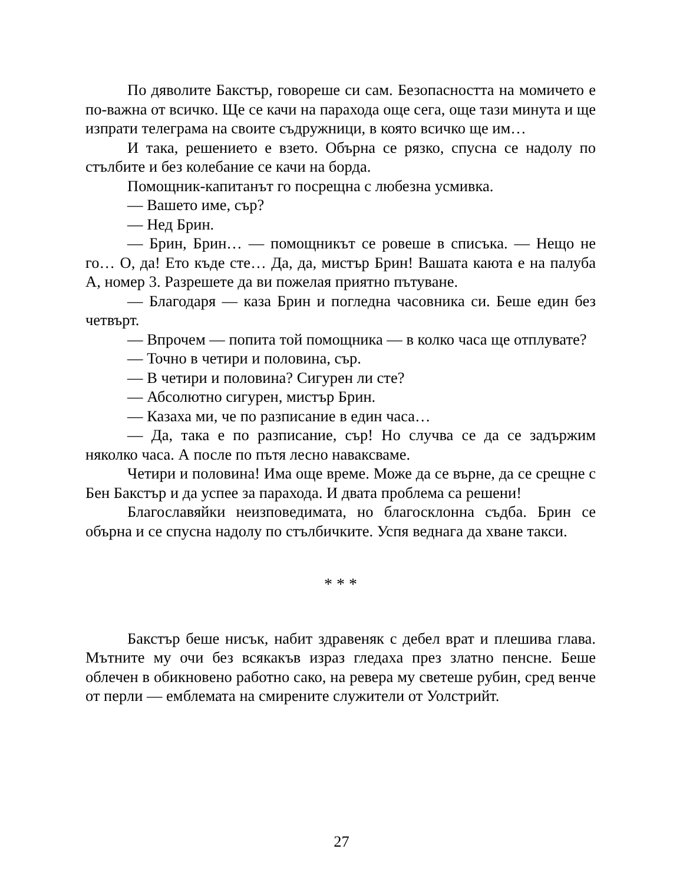По дяволите Бакстър, говореше си сам. Безопасността на момичето е по-важна от всичко. Ще се качи на парахода още сега, още тази минута и ще изпрати телеграма на своите съдружници, в която всичко ще им…
И така, решението е взето. Обърна се рязко, спусна се надолу по стълбите и без колебание се качи на борда.
Помощник-капитанът го посрещна с любезна усмивка.
— Вашето име, сър?
— Нед Брин.
— Брин, Брин… — помощникът се ровеше в списъка. — Нещо не го… О, да! Ето къде сте… Да, да, мистър Брин! Вашата каюта е на палуба А, номер 3. Разрешете да ви пожелая приятно пътуване.
— Благодаря — каза Брин и погледна часовника си. Беше един без четвърт.
— Впрочем — попита той помощника — в колко часа ще отплувате?
— Точно в четири и половина, сър.
— В четири и половина? Сигурен ли сте?
— Абсолютно сигурен, мистър Брин.
— Казаха ми, че по разписание в един часа…
— Да, така е по разписание, сър! Но случва се да се задържим няколко часа. А после по пътя лесно наваксваме.
Четири и половина! Има още време. Може да се върне, да се срещне с Бен Бакстър и да успее за парахода. И двата проблема са решени!
Благославяйки неизповедимата, но благосклонна съдба. Брин се обърна и се спусна надолу по стълбичките. Успя веднага да хване такси.
* * *
Бакстър беше нисък, набит здравеняк с дебел врат и плешива глава. Мътните му очи без всякакъв израз гледаха през златно пенсне. Беше облечен в обикновено работно сако, на ревера му светеше рубин, сред венче от перли — емблемата на смирените служители от Уолстрийт.
27